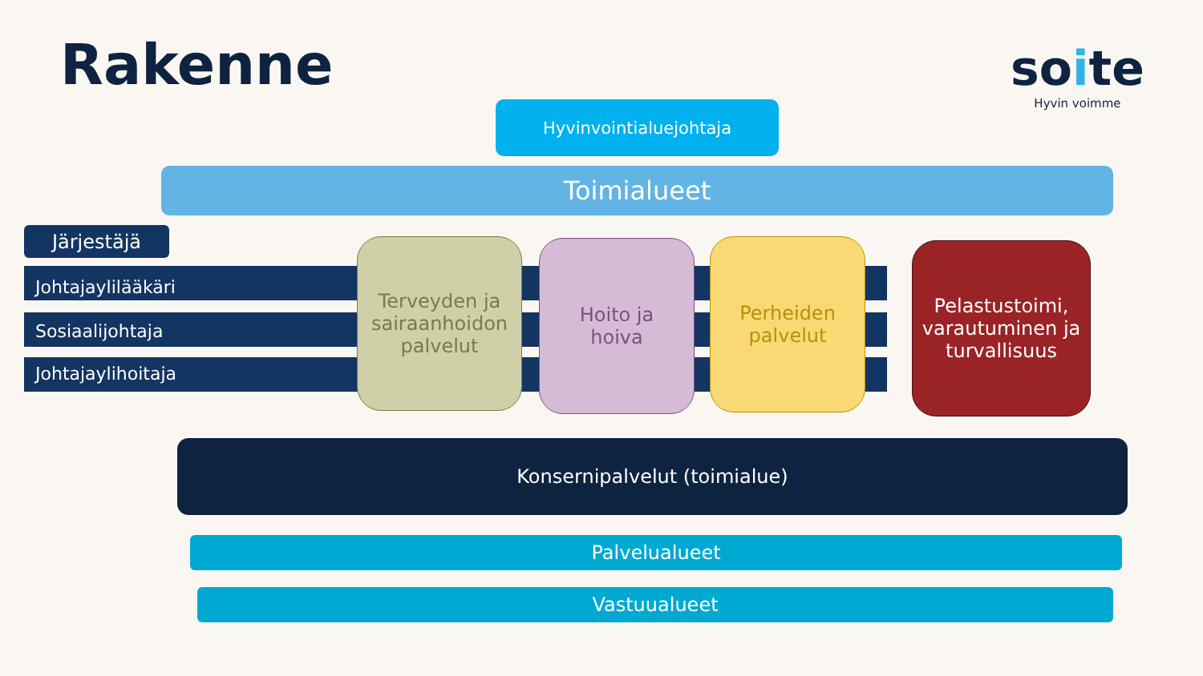Rakenne
soite
Hyvin voimme
Hyvinvointialuejohtaja
Toimialueet
Järjestäjä
Johtajaylilääkäri
Sosiaalijohtaja
Johtajaylihoitaja
Terveyden ja sairaanhoidon palvelut
Hoito ja
hoiva
Perheiden
palvelut
Pelastustoimi, varautuminen ja turvallisuus
Konsernipalvelut (toimialue)
Palvelualueet
Vastuualueet